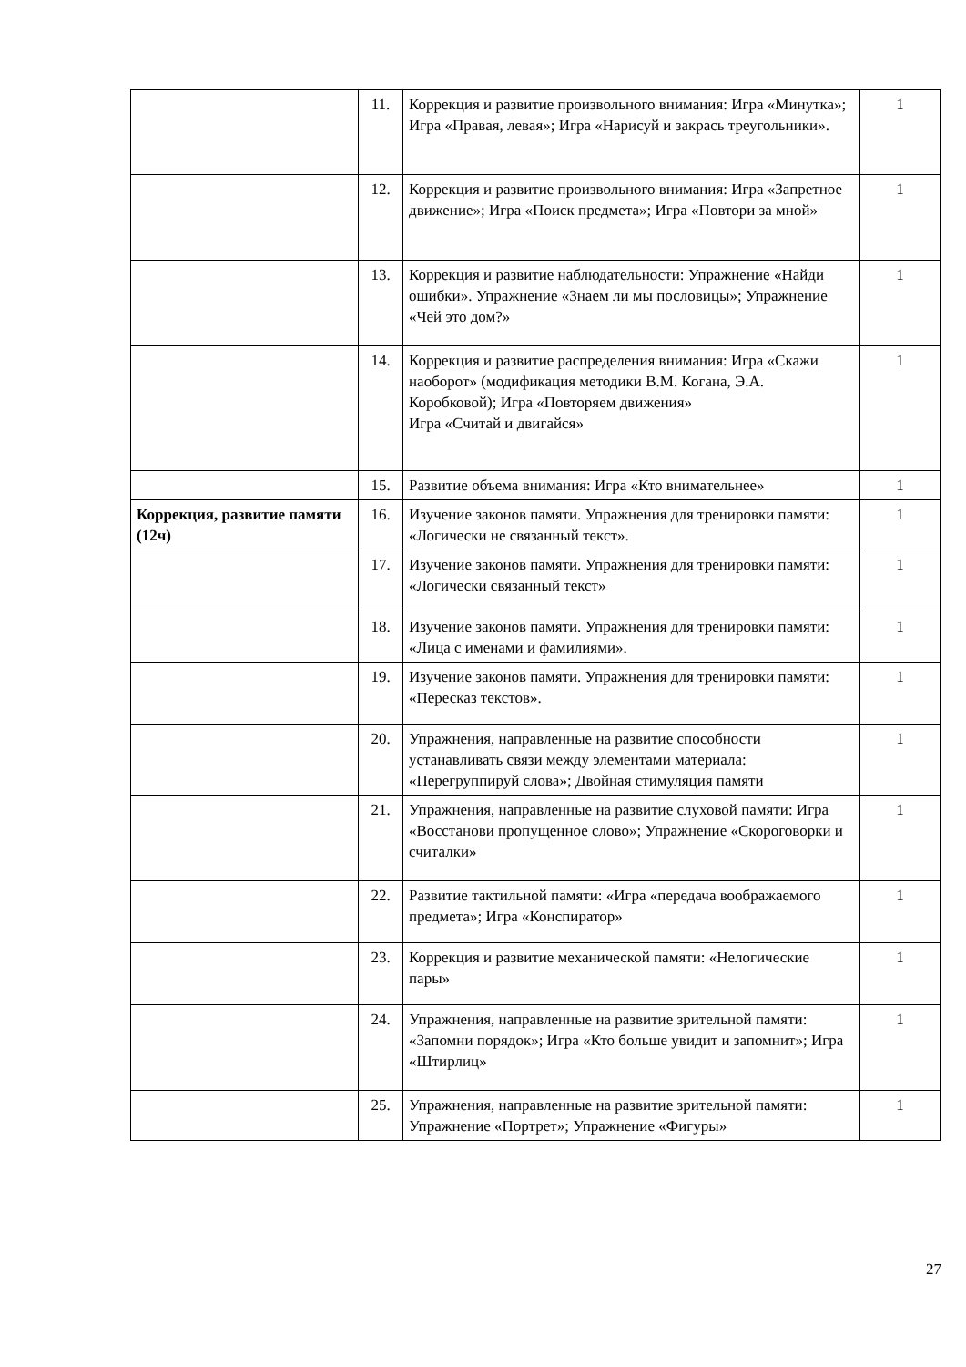| | 11. | Коррекция и развитие произвольного внимания: Игра «Минутка»; Игра «Правая, левая»; Игра «Нарисуй и закрась треугольники». | 1 |
| | 12. | Коррекция и развитие произвольного внимания: Игра «Запретное движение»; Игра «Поиск предмета»; Игра «Повтори за мной» | 1 |
| | 13. | Коррекция и развитие наблюдательности: Упражнение «Найди ошибки». Упражнение «Знаем ли мы пословицы»; Упражнение «Чей это дом?» | 1 |
| | 14. | Коррекция и развитие распределения внимания: Игра «Скажи наоборот» (модификация методики В.М. Когана, Э.А. Коробковой); Игра «Повторяем движения» Игра «Считай и двигайся» | 1 |
| | 15. | Развитие объема внимания: Игра «Кто внимательнее» | 1 |
| Коррекция, развитие памяти (12ч) | 16. | Изучение законов памяти. Упражнения для тренировки памяти: «Логически не связанный текст». | 1 |
| | 17. | Изучение законов памяти. Упражнения для тренировки памяти: «Логически связанный текст» | 1 |
| | 18. | Изучение законов памяти. Упражнения для тренировки памяти: «Лица с именами и фамилиями». | 1 |
| | 19. | Изучение законов памяти. Упражнения для тренировки памяти: «Пересказ текстов». | 1 |
| | 20. | Упражнения, направленные на развитие способности устанавливать связи между элементами материала: «Перегруппируй слова»; Двойная стимуляция памяти | 1 |
| | 21. | Упражнения, направленные на развитие слуховой памяти: Игра «Восстанови пропущенное слово»; Упражнение «Скороговорки и считалки» | 1 |
| | 22. | Развитие тактильной памяти: «Игра «передача воображаемого предмета»; Игра «Конспиратор» | 1 |
| | 23. | Коррекция и развитие механической памяти: «Нелогические пары» | 1 |
| | 24. | Упражнения, направленные на развитие зрительной памяти: «Запомни порядок»; Игра «Кто больше увидит и запомнит»; Игра «Штирлиц» | 1 |
| | 25. | Упражнения, направленные на развитие зрительной памяти: Упражнение «Портрет»; Упражнение «Фигуры» | 1 |
27